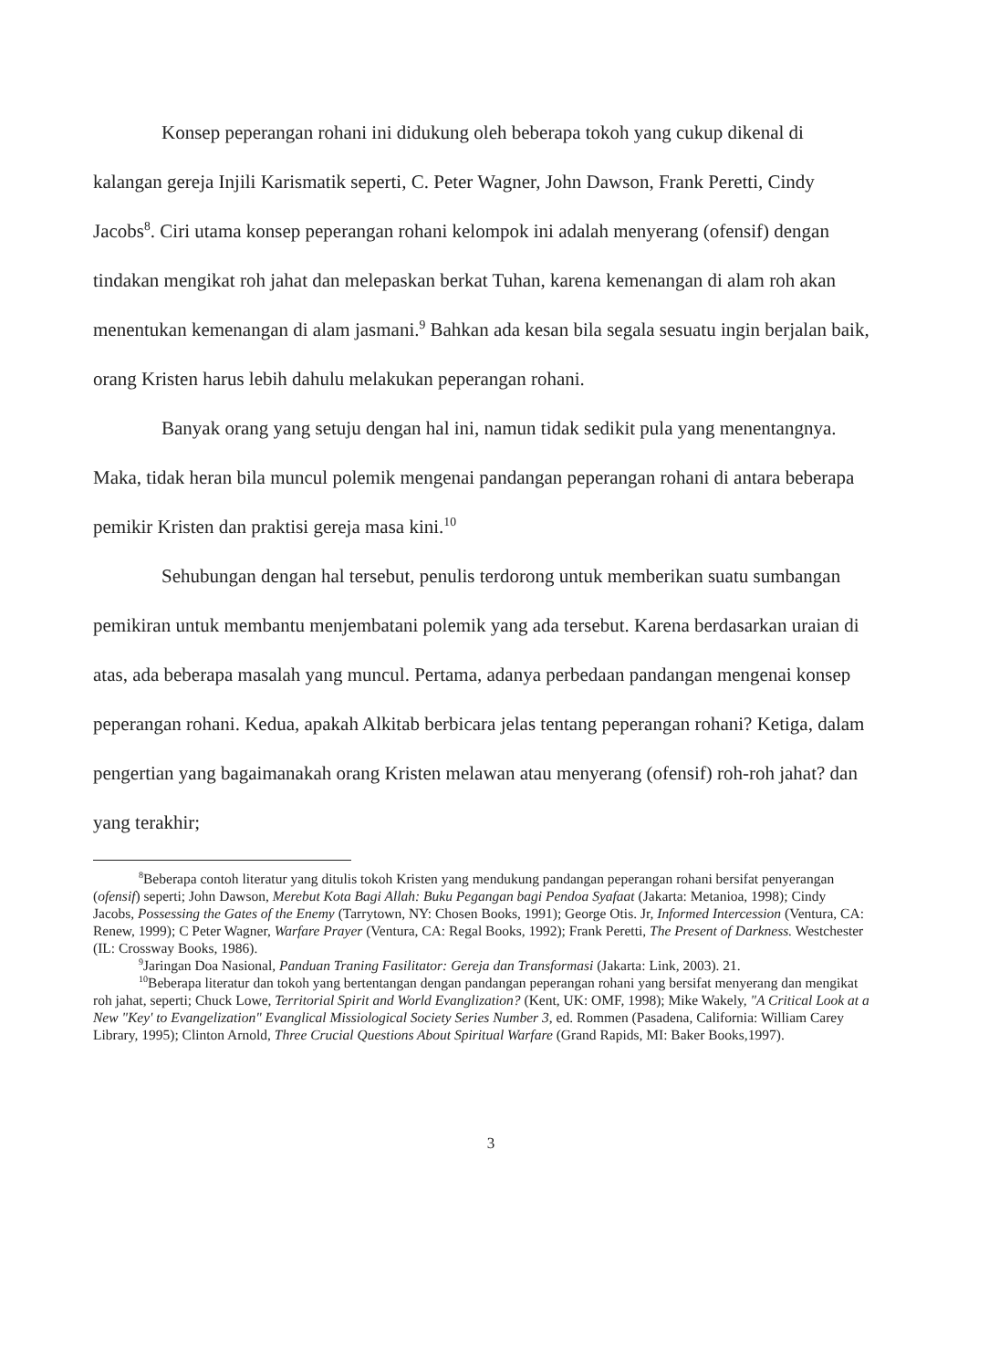Konsep peperangan rohani ini didukung oleh beberapa tokoh yang cukup dikenal di kalangan gereja Injili Karismatik seperti, C. Peter Wagner, John Dawson, Frank Peretti, Cindy Jacobs<sup>8</sup>. Ciri utama konsep peperangan rohani kelompok ini adalah menyerang (ofensif) dengan tindakan mengikat roh jahat dan melepaskan berkat Tuhan, karena kemenangan di alam roh akan menentukan kemenangan di alam jasmani.<sup>9</sup> Bahkan ada kesan bila segala sesuatu ingin berjalan baik, orang Kristen harus lebih dahulu melakukan peperangan rohani.
Banyak orang yang setuju dengan hal ini, namun tidak sedikit pula yang menentangnya. Maka, tidak heran bila muncul polemik mengenai pandangan peperangan rohani di antara beberapa pemikir Kristen dan praktisi gereja masa kini.<sup>10</sup>
Sehubungan dengan hal tersebut, penulis terdorong untuk memberikan suatu sumbangan pemikiran untuk membantu menjembatani polemik yang ada tersebut. Karena berdasarkan uraian di atas, ada beberapa masalah yang muncul. Pertama, adanya perbedaan pandangan mengenai konsep peperangan rohani. Kedua, apakah Alkitab berbicara jelas tentang peperangan rohani? Ketiga, dalam pengertian yang bagaimanakah orang Kristen melawan atau menyerang (ofensif) roh-roh jahat? dan yang terakhir;
<sup>8</sup> Beberapa contoh literatur yang ditulis tokoh Kristen yang mendukung pandangan peperangan rohani bersifat penyerangan (ofensif) seperti; John Dawson, Merebut Kota Bagi Allah: Buku Pegangan bagi Pendoa Syafaat (Jakarta: Metanioa, 1998); Cindy Jacobs, Possessing the Gates of the Enemy (Tarrytown, NY: Chosen Books, 1991); George Otis. Jr, Informed Intercession (Ventura, CA: Renew, 1999); C Peter Wagner, Warfare Prayer (Ventura, CA: Regal Books, 1992); Frank Peretti, The Present of Darkness. Westchester (IL: Crossway Books, 1986).
<sup>9</sup> Jaringan Doa Nasional, Panduan Traning Fasilitator: Gereja dan Transformasi (Jakarta: Link, 2003). 21.
<sup>10</sup> Beberapa literatur dan tokoh yang bertentangan dengan pandangan peperangan rohani yang bersifat menyerang dan mengikat roh jahat, seperti; Chuck Lowe, Territorial Spirit and World Evanglization? (Kent, UK: OMF, 1998); Mike Wakely, "A Critical Look at a New "Key' to Evangelization" Evanglical Missiological Society Series Number 3, ed. Rommen (Pasadena, California: William Carey Library, 1995); Clinton Arnold, Three Crucial Questions About Spiritual Warfare (Grand Rapids, MI: Baker Books,1997).
3